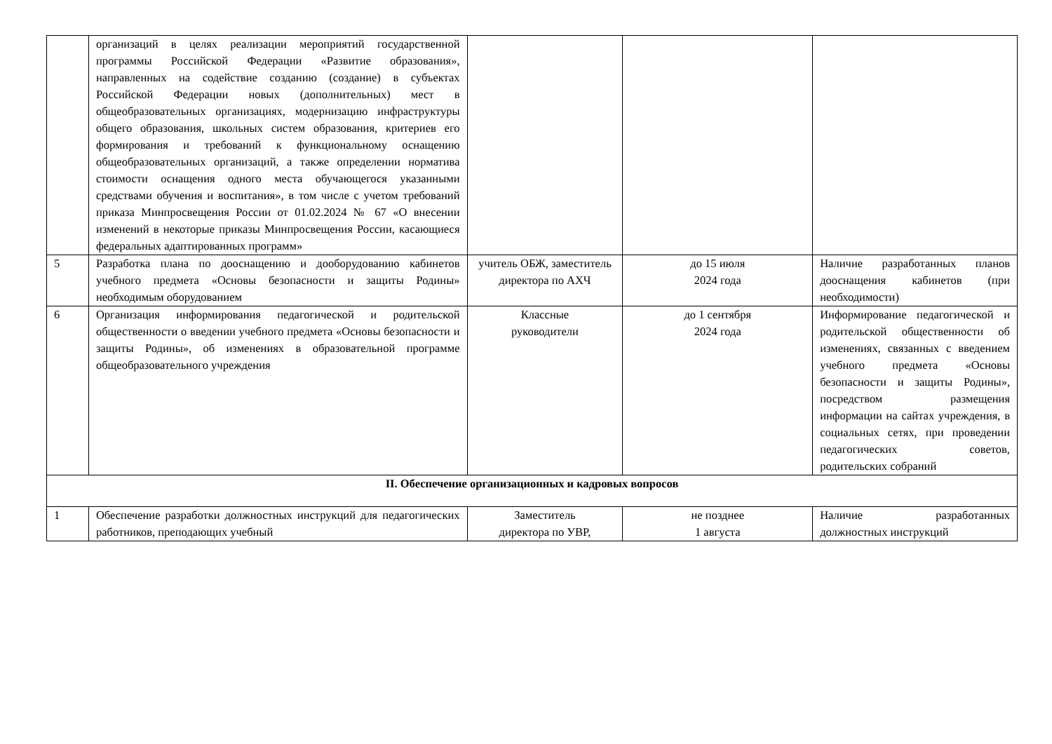| | организаций в целях реализации мероприятий государственной программы Российской Федерации «Развитие образования», направленных на содействие созданию (создание) в субъектах Российской Федерации новых (дополнительных) мест в общеобразовательных организациях, модернизацию инфраструктуры общего образования, школьных систем образования, критериев его формирования и требований к функциональному оснащению общеобразовательных организаций, а также определении норматива стоимости оснащения одного места обучающегося указанными средствами обучения и воспитания», в том числе с учетом требований приказа Минпросвещения России от 01.02.2024 № 67 «О внесении изменений в некоторые приказы Минпросвещения России, касающиеся федеральных адаптированных программ» | | | |
| 5 | Разработка плана по дооснащению и дооборудованию кабинетов учебного предмета «Основы безопасности и защиты Родины» необходимым оборудованием | учитель ОБЖ, заместитель директора по АХЧ | до 15 июля 2024 года | Наличие разработанных планов дооснащения кабинетов (при необходимости) |
| 6 | Организация информирования педагогической и родительской общественности о введении учебного предмета «Основы безопасности и защиты Родины», об изменениях в образовательной программе общеобразовательного учреждения | Классные руководители | до 1 сентября 2024 года | Информирование педагогической и родительской общественности об изменениях, связанных с введением учебного предмета «Основы безопасности и защиты Родины», посредством размещения информации на сайтах учреждения, в социальных сетях, при проведении педагогических советов, родительских собраний |
| II. Обеспечение организационных и кадровых вопросов | | | | |
| 1 | Обеспечение разработки должностных инструкций для педагогических работников, преподающих учебный | Заместитель директора по УВР, | не позднее 1 августа | Наличие разработанных должностных инструкций |